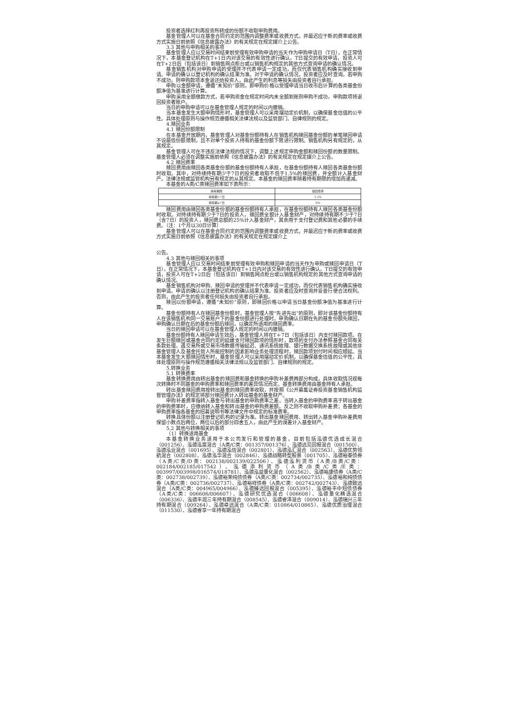投资者选择红利再投资所转成的份额不收取申购费用。
基金管理人可以在基金合同约定的范围内调整费率或收费方式，并最迟应于新的费率或收费方式实施日前依照《信息披露办法》的有关规定在规定媒介上公告。
3.3 其他与申购相关的事项
基金管理人应以交易时间结束前受理有效申购申请的当天作为申购申请日（T日），在正常情况下，本基金登记机构在T+1日内对该交易的有效性进行确认。T日提交的有效申请，投资人可在T+2日后（包括该日）到销售网点柜台或以销售机构规定的其他方式查询申请的确认情况。
基金销售机构对申购申请的受理并不代表申请一定成功，而仅代表销售机构确实接收到申请。申请的确认以登记机构的确认结果为准。对于申请的确认情况，投资者应及时查询。若申购不成功，则申购款项本金退还给投资人，由此产生的利息等损失由投资者自行承担。
申购以金额申请，遵循“未知价”原则，即申购价格以受理申请当日收市后计算的各类基金份额净值为基准进行计算。
申购采用全额缴款方式，若申购资金在规定时间内未全额到账则申购不成功，申购款项将退回投资者账户。
当日的申购申请可以在基金管理人规定的时间以内撤销。
当本基金发生大额申购情形时，基金管理人可以采用摆动定价机制，以确保基金估值的公平性。具体处理原则与操作规范遵循相关法律法规以及监管部门、自律规则的规定。
4.赎回业务
4.1 赎回份额限制
在本基金开放期内，基金管理人对基金份额持有人在销售机构赎回基金份额的单笔赎回申请不设最低份额限制，且不对单个投资人持有的基金份额下限进行限制。销售机构另有规定的，从其规定。
基金管理人可在不违反法律法规的情况下，调整上述规定申购金额和赎回份额的数量限制。基金管理人必须在调整实施前依照《信息披露办法》的有关规定在规定媒介上公告。
4.2 赎回费率
赎回费用由赎回各类基金份额的基金份额持有人承担，在基金份额持有人赎回各类基金份额时收取。其中，对持续持有期少于7日的投资者收取不低于1.5%的赎回费，并全额计入基金财产。法律法规或监管机构另有规定的从其规定。本基金的赎回费率随着持有期限的增加而递减。
本基金的A类/C类赎回费率如下表所示：
| 持有期限 | 赎回费率 |
| --- | --- |
| 持有期<7日 | 1.5% |
| 持有期≥7日 | 0% |
赎回费用由赎回各类基金份额的基金份额持有人承担，在基金份额持有人赎回各类基金份额时收取。对持续持有期少于7日的投资人，赎回费全额计入基金财产，对持续持有期不少于7日（含7日）的投资人，赎回费总额的25%计入基金财产，其余用于支付登记费和其他必要的手续费。（注：1个月以30日计算）
基金管理人可以在基金合同约定的范围内调整费率或收费方式，并最迟应于新的费率或收费方式实施日前依照《信息披露办法》的有关规定在规定媒介上
公告。
4.3 其他与赎回相关的事项
基金管理人应以交易时间结束前受理有效申购和赎回申请的当天作为申购或赎回申请日（T日），在正常情况下，本基金登记机构在T+1日内对该交易的有效性进行确认。T日提交的有效申请，投资人可在T+2日后（包括该日）到销售网点柜台或以销售机构规定的其他方式查询申请的确认情况。
基金销售机构对申购、赎回申请的受理并不代表申请一定成功，而仅代表销售机构确实接收到申请。申请的确认以注册登记机构的确认结果为准。投资者应及时查询并妥善行使合法权利。否则，由此产生的投资者任何损失由投资者自行承担。
赎回以份额申请，遵循“未知价”原则，即赎回价格以申请当日基金份额净值为基准进行计算。
基金份额持有人在赎回基金份额时，基金管理人按“先进先出”的原则，即对该基金份额持有人在该销售机构同一交易账户下的基金份额进行处理时，申购确认日期在先的基金份额先赎回，申购确认日期在后的基金份额后赎回，以确定所适用的赎回费率。
当日的赎回申请可以在基金管理人规定的时间以内撤销。
基金份额持有人赎回申请生效后，基金管理人将在T＋7日（包括该日）内支付赎回款项。在发生巨额赎回或基金合同约定的延缓支付赎回款项的情形时，款项的支付办法参照基金合同有关条款处理。遇交易所或交易市场数据传输延迟、通讯系统故障、银行数据交换系统故障或其他非基金管理人及基金托管人所能控制的因素影响业务处理流程时，赎回款项划付时间相应顺延。当本基金发生大额赎回情形时，基金管理人可以采用摆动定价机制，以确保基金估值的公平性，具体处理原则与操作规范遵循相关法律法规以及监管部门、自律规则的规定。
5.转换业务
5.1 转换费率
基金转换费用由转出基金的赎回费和基金转换的申购补差费两部分构成，具体收取情况视每次转换时不同基金的申购费率和赎回费率的差异情况而定。基金转换费用由基金持有人承担。
转出基金赎回费用按转出基金的赎回费率收取，并按照《公开募集证券投资基金销售机构监督管理办法》的规定将部分赎回费计入转出基金的基金财产。
申购补差费率指转入基金与转出基金的申购费率之差。当转入基金的申购费率高于转出基金的申购费率时，应缴纳转入基金和转出基金的申购费差额，反之则不收取申购补差费；各基金的申购费率指各基金的招募说明书等法律文件中规定的标准费率。
转换具体份额以注册登记机构的记录为准。转出基金赎回费用、转出转入基金申购补差费用保留小数点后两位，两位以后的部分四舍五入，由此产生的误差计入基金财产。
5.2 其他与转换相关的事项
（1）转换适用基金
本基金转换业务适用于本公司发行和管理的基金，目前包括泓德优选成长混合（001256）、泓德泓富混合（A类/C类：001357/001376）、泓德远见回报混合（001500）、泓德泓业混合（001695）、泓德泓信混合（002801）、泓德泓汇混合（002563）、泓德优势领航混合（002808）、泓德泓华混合（002846）、泓德战略转型股票（001705）、泓德裕泰债券（A类/C类/D类：002138/002139/022506）、泓德泓利货币（A类/B类/C类：002184/002185/017542）、泓德添利货币（A类/B类/C类/E类：003997/003998/016574/018781）、泓德泓益量化混合（002562）、泓德裕康债券（A类/C类：002738/002739）、泓德裕荣纯债债券（A类/C类：002734/002735）、泓德裕和纯债债券（A类/C类：002736/002737）、泓德裕祥债券（A类/C类：002742/002743）、泓德致远混合（A类/C类：004965/004966）、泓德臻远回报混合（005395）、泓德裕丰中短债债券（A类/C类：006606/006607）、泓德研究优选混合（006608）、泓德量化精选混合（006336）、泓德丰润三年持有期混合（008545）、泓德睿泽混合（009014）、泓德瑞兴三年持有期混合（009264）、泓德卓远混合（A类/C类：010864/010865）、泓德优质治理混合（011530）、泓德睿享一年持有期混合